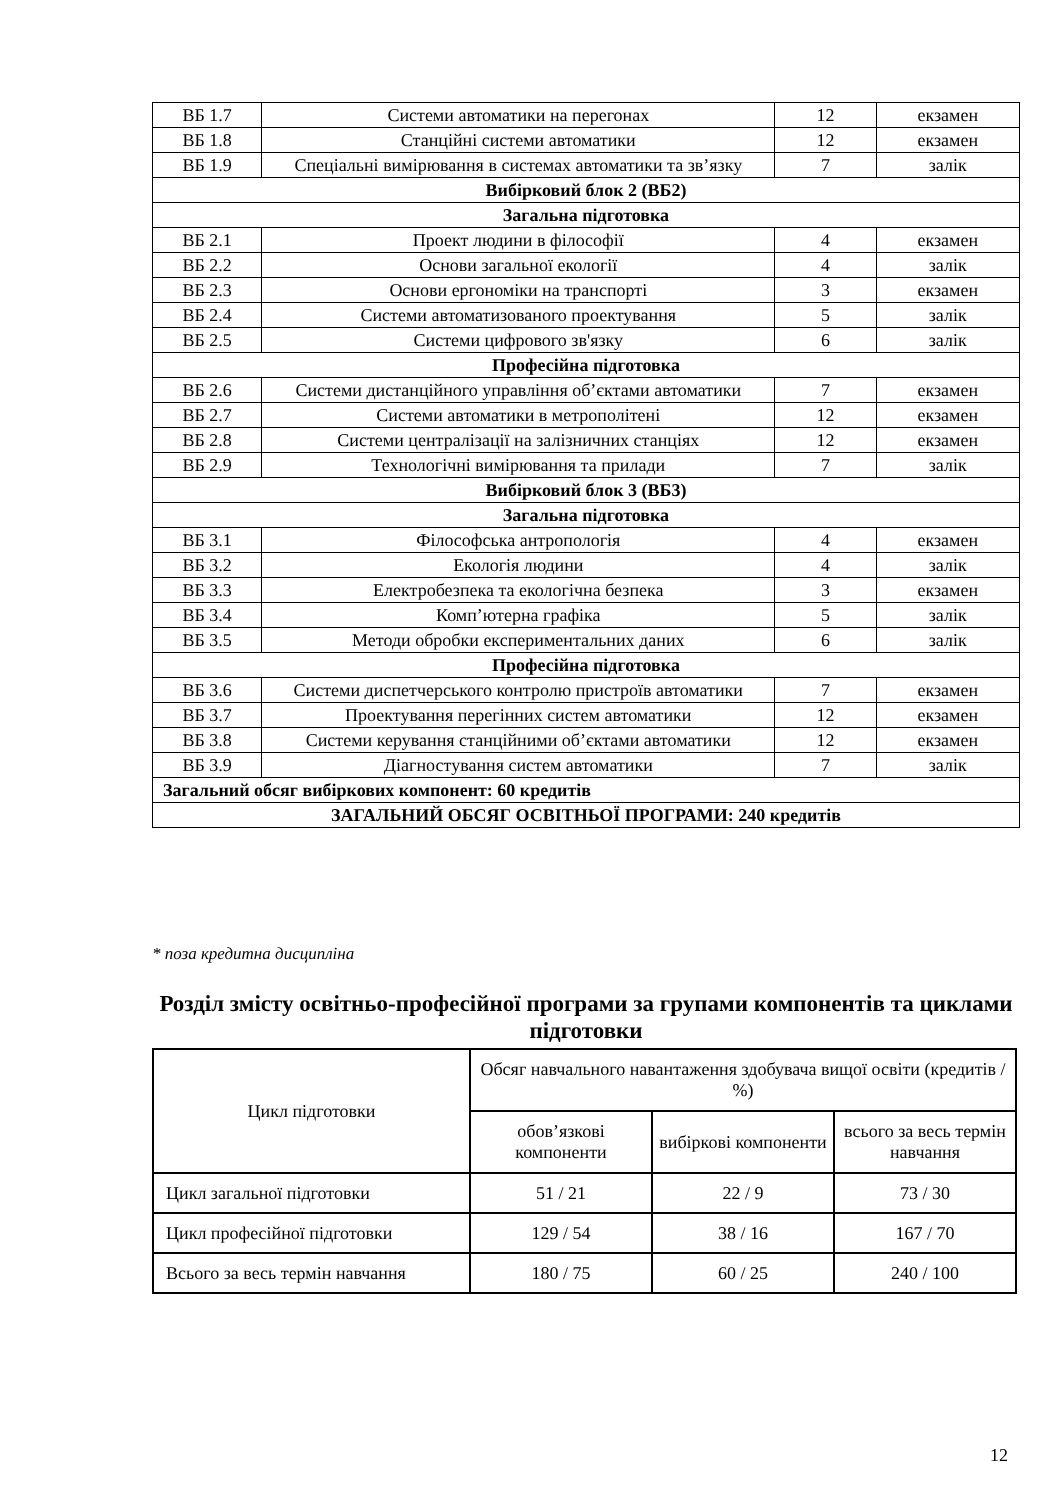| ВБ 1.7 | Системи автоматики на перегонах | 12 | екзамен |
| ВБ 1.8 | Станційні системи автоматики | 12 | екзамен |
| ВБ 1.9 | Спеціальні вимірювання в системах автоматики та зв’язку | 7 | залік |
| Вибірковий блок 2 (ВБ2) | | | |
| Загальна підготовка | | | |
| ВБ 2.1 | Проект людини в філософії | 4 | екзамен |
| ВБ 2.2 | Основи загальної екології | 4 | залік |
| ВБ 2.3 | Основи ергономіки на транспорті | 3 | екзамен |
| ВБ 2.4 | Системи автоматизованого проектування | 5 | залік |
| ВБ 2.5 | Системи цифрового зв'язку | 6 | залік |
| Професійна підготовка | | | |
| ВБ 2.6 | Системи дистанційного управління об’єктами автоматики | 7 | екзамен |
| ВБ 2.7 | Системи автоматики в метрополітені | 12 | екзамен |
| ВБ 2.8 | Системи централізації на залізничних станціях | 12 | екзамен |
| ВБ 2.9 | Технологічні вимірювання та прилади | 7 | залік |
| Вибірковий блок 3 (ВБ3) | | | |
| Загальна підготовка | | | |
| ВБ 3.1 | Філософська антропологія | 4 | екзамен |
| ВБ 3.2 | Екологія людини | 4 | залік |
| ВБ 3.3 | Електробезпека та екологічна безпека | 3 | екзамен |
| ВБ 3.4 | Комп’ютерна графіка | 5 | залік |
| ВБ 3.5 | Методи обробки експериментальних даних | 6 | залік |
| Професійна підготовка | | | |
| ВБ 3.6 | Системи диспетчерського контролю пристроїв автоматики | 7 | екзамен |
| ВБ 3.7 | Проектування перегінних систем автоматики | 12 | екзамен |
| ВБ 3.8 | Системи керування станційними об’єктами автоматики | 12 | екзамен |
| ВБ 3.9 | Діагностування систем автоматики | 7 | залік |
| Загальний обсяг вибіркових компонент: 60 кредитів | | | |
| ЗАГАЛЬНИЙ ОБСЯГ ОСВІТНЬОЇ ПРОГРАМИ: 240 кредитів | | | |
* поза кредитна дисципліна
Розділ змісту освітньо-професійної програми за групами компонентів та циклами підготовки
| Цикл підготовки | Обсяг навчального навантаження здобувача вищої освіти (кредитів / %) | | |
| | обов’язкові компоненти | вибіркові компоненти | всього за весь термін навчання |
| Цикл загальної підготовки | 51 / 21 | 22 / 9 | 73 / 30 |
| Цикл професійної підготовки | 129 / 54 | 38 / 16 | 167 / 70 |
| Всього за весь термін навчання | 180 / 75 | 60 / 25 | 240 / 100 |
12